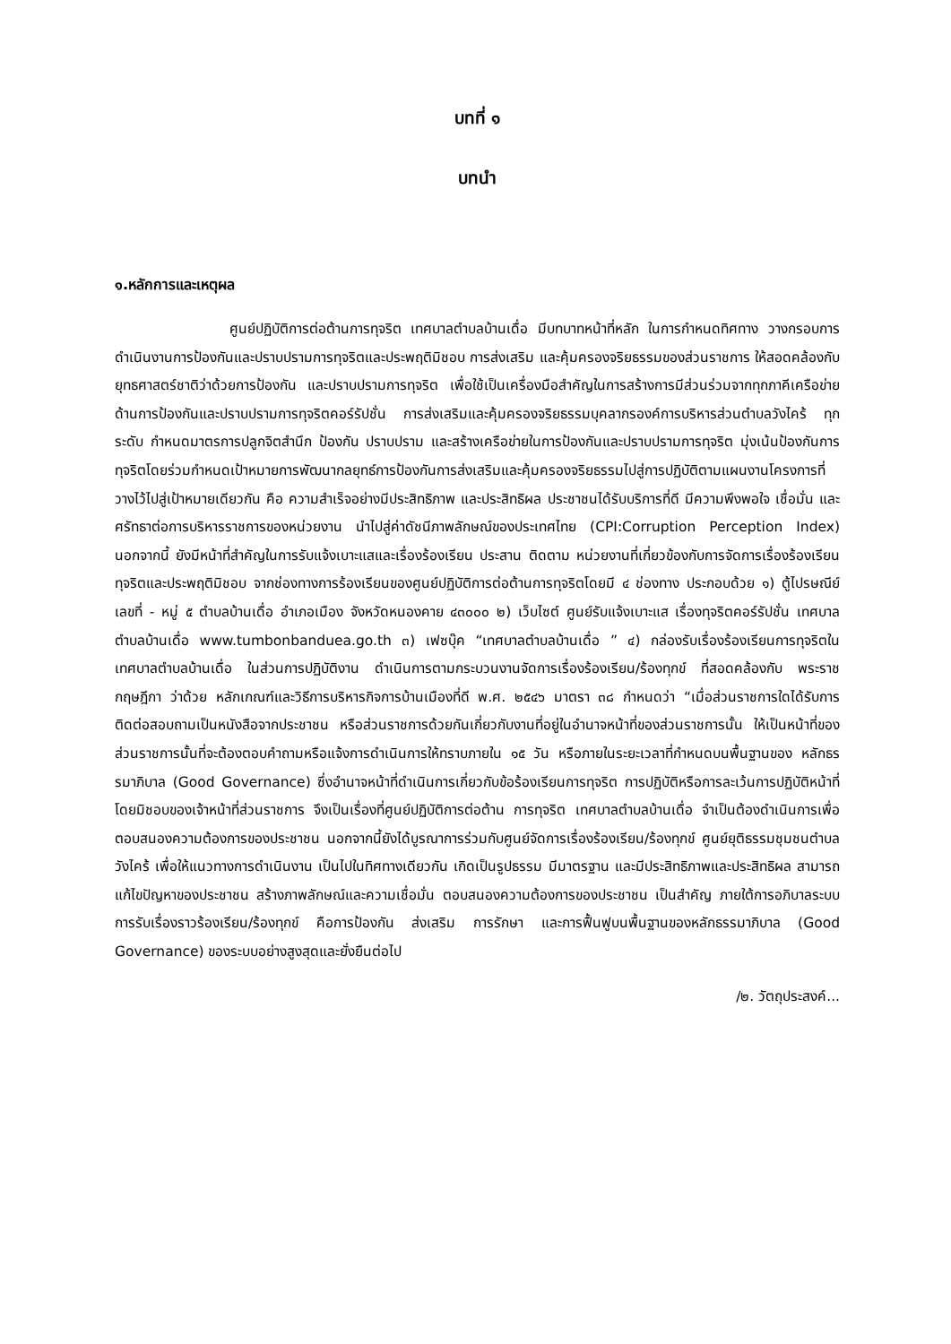บทที่ ๑
บทนำ
๑.หลักการและเหตุผล
ศูนย์ปฏิบัติการต่อต้านการทุจริต เทศบาลตำบลบ้านเดื่อ มีบทบาทหน้าที่หลัก ในการกำหนดทิศทาง วางกรอบการดำเนินงานการป้องกันและปราบปรามการทุจริตและประพฤติมิชอบ การส่งเสริม และคุ้มครองจริยธรรมของส่วนราชการ ให้สอดคล้องกับยุทธศาสตร์ชาติว่าด้วยการป้องกัน และปราบปรามการทุจริต เพื่อใช้เป็นเครื่องมือสำคัญในการสร้างการมีส่วนร่วมจากทุกภาคีเครือข่ายด้านการป้องกันและปราบปรามการทุจริตคอร์รัปชั่น การส่งเสริมและคุ้มครองจริยธรรมบุคลากรองค์การบริหารส่วนตำบลวังไคร้ ทุกระดับ กำหนดมาตรการปลูกจิตสำนึก ป้องกัน ปราบปราม และสร้างเครือข่ายในการป้องกันและปราบปรามการทุจริต มุ่งเน้นป้องกันการทุจริตโดยร่วมกำหนดเป้าหมายการพัฒนากลยุทธ์การป้องกันการส่งเสริมและคุ้มครองจริยธรรมไปสู่การปฏิบัติตามแผนงานโครงการที่วางไว้ไปสู่เป้าหมายเดียวกัน คือ ความสำเร็จอย่างมีประสิทธิภาพ และประสิทธิผล ประชาชนได้รับบริการที่ดี มีความพึงพอใจ เชื่อมั่น และศรัทธาต่อการบริหารราชการของหน่วยงาน นำไปสู่ค่าดัชนีภาพลักษณ์ของประเทศไทย (CPI:Corruption Perception Index) นอกจากนี้ ยังมีหน้าที่สำคัญในการรับแจ้งเบาะแสและเรื่องร้องเรียน ประสาน ติดตาม หน่วยงานที่เกี่ยวข้องกับการจัดการเรื่องร้องเรียนทุจริตและประพฤติมิชอบ จากช่องทางการร้องเรียนของศูนย์ปฏิบัติการต่อต้านการทุจริตโดยมี ๔ ช่องทาง ประกอบด้วย ๑) ตู้ไปรษณีย์ เลขที่ - หมู่ ๕ ตำบลบ้านเดื่อ อำเภอเมือง จังหวัดหนองคาย ๔๓๐๐๐ ๒) เว็บไซต์ ศูนย์รับแจ้งเบาะแส เรื่องทุจริตคอร์รัปชั่น เทศบาลตำบลบ้านเดื่อ www.tumbonbanduea.go.th ๓) เฟซบุ๊ค “เทศบาลตำบลบ้านเดื่อ ” ๔) กล่องรับเรื่องร้องเรียนการทุจริตในเทศบาลตำบลบ้านเดื่อ ในส่วนการปฏิบัติงาน ดำเนินการตามกระบวนงานจัดการเรื่องร้องเรียน/ร้องทุกข์ ที่สอดคล้องกับ พระราชกฤษฎีกา ว่าด้วย หลักเกณฑ์และวิธีการบริหารกิจการบ้านเมืองที่ดี พ.ศ. ๒๕๔๖ มาตรา ๓๘ กำหนดว่า “เมื่อส่วนราชการใดได้รับการติดต่อสอบถามเป็นหนังสือจากประชาชน หรือส่วนราชการด้วยกันเกี่ยวกับงานที่อยู่ในอำนาจหน้าที่ของส่วนราชการนั้น ให้เป็นหน้าที่ของส่วนราชการนั้นที่จะต้องตอบคำถามหรือแจ้งการดำเนินการให้ทราบภายใน ๑๕ วัน หรือภายในระยะเวลาที่กำหนดบนพื้นฐานของ หลักธรรมาภิบาล (Good Governance) ซึ่งอำนาจหน้าที่ดำเนินการเกี่ยวกับข้อร้องเรียนการทุจริต การปฏิบัติหรือการละเว้นการปฏิบัติหน้าที่โดยมิชอบของเจ้าหน้าที่ส่วนราชการ จึงเป็นเรื่องที่ศูนย์ปฏิบัติการต่อต้าน การทุจริต เทศบาลตำบลบ้านเดื่อ จำเป็นต้องดำเนินการเพื่อตอบสนองความต้องการของประชาชน นอกจากนี้ยังได้บูรณาการร่วมกับศูนย์จัดการเรื่องร้องเรียน/ร้องทุกข์ ศูนย์ยุติธรรมชุมชนตำบลวังไคร้ เพื่อให้แนวทางการดำเนินงาน เป็นไปในทิศทางเดียวกัน เกิดเป็นรูปธรรม มีมาตรฐาน และมีประสิทธิภาพและประสิทธิผล สามารถแก้ไขปัญหาของประชาชน สร้างภาพลักษณ์และความเชื่อมั่น ตอบสนองความต้องการของประชาชน เป็นสำคัญ ภายใต้การอภิบาลระบบการรับเรื่องราวร้องเรียน/ร้องทุกข์ คือการป้องกัน ส่งเสริม การรักษา และการฟื้นฟูบนพื้นฐานของหลักธรรมาภิบาล (Good Governance) ของระบบอย่างสูงสุดและยั่งยืนต่อไป
/๒. วัตถุประสงค์...